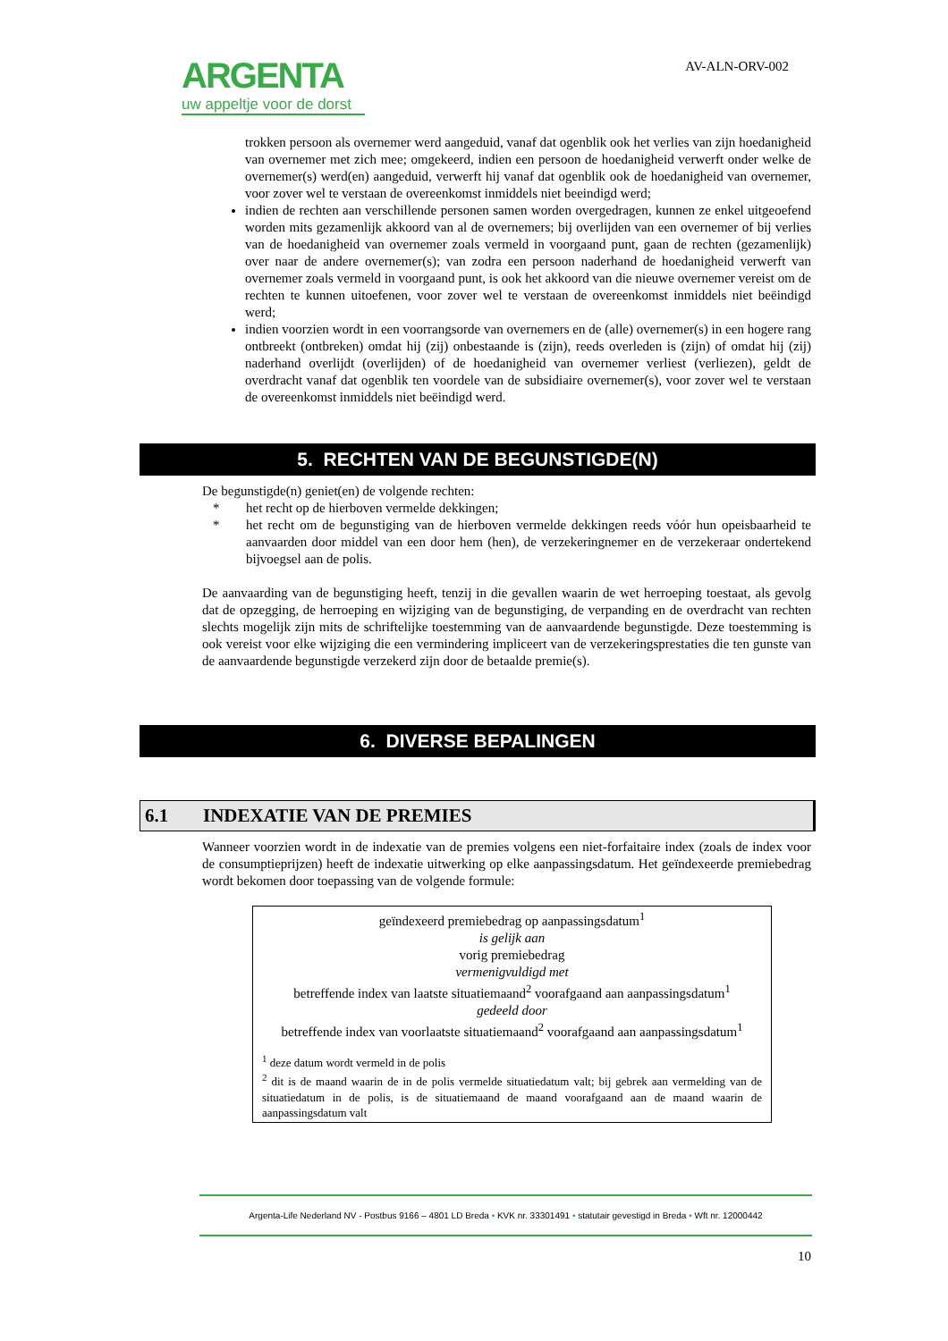ARGENTA
uw appeltje voor de dorst
AV-ALN-ORV-002
trokken persoon als overnemer werd aangeduid, vanaf dat ogenblik ook het verlies van zijn hoedanigheid van overnemer met zich mee; omgekeerd, indien een persoon de hoedanigheid verwerft onder welke de overnemer(s) werd(en) aangeduid, verwerft hij vanaf dat ogenblik ook de hoedanigheid van overnemer, voor zover wel te verstaan de overeenkomst inmiddels niet beeindigd werd;
indien de rechten aan verschillende personen samen worden overgedragen, kunnen ze enkel uitgeoefend worden mits gezamenlijk akkoord van al de overnemers; bij overlijden van een overnemer of bij verlies van de hoedanigheid van overnemer zoals vermeld in voorgaand punt, gaan de rechten (gezamenlijk) over naar de andere overnemer(s); van zodra een persoon naderhand de hoedanigheid verwerft van overnemer zoals vermeld in voorgaand punt, is ook het akkoord van die nieuwe overnemer vereist om de rechten te kunnen uitoefenen, voor zover wel te verstaan de overeenkomst inmiddels niet beëindigd werd;
indien voorzien wordt in een voorrangsorde van overnemers en de (alle) overnemer(s) in een hogere rang ontbreekt (ontbreken) omdat hij (zij) onbestaande is (zijn), reeds overleden is (zijn) of omdat hij (zij) naderhand overlijdt (overlijden) of de hoedanigheid van overnemer verliest (verliezen), geldt de overdracht vanaf dat ogenblik ten voordele van de subsidiaire overnemer(s), voor zover wel te verstaan de overeenkomst inmiddels niet beëindigd werd.
5. RECHTEN VAN DE BEGUNSTIGDE(N)
De begunstigde(n) geniet(en) de volgende rechten:
* het recht op de hierboven vermelde dekkingen;
* het recht om de begunstiging van de hierboven vermelde dekkingen reeds vóór hun opeisbaarheid te aanvaarden door middel van een door hem (hen), de verzekeringnemer en de verzekeraar ondertekend bijvoegsel aan de polis.
De aanvaarding van de begunstiging heeft, tenzij in die gevallen waarin de wet herroeping toestaat, als gevolg dat de opzegging, de herroeping en wijziging van de begunstiging, de verpanding en de overdracht van rechten slechts mogelijk zijn mits de schriftelijke toestemming van de aanvaardende begunstigde. Deze toestemming is ook vereist voor elke wijziging die een vermindering impliceert van de verzekeringsprestaties die ten gunste van de aanvaardende begunstigde verzekerd zijn door de betaalde premie(s).
6. DIVERSE BEPALINGEN
6.1 INDEXATIE VAN DE PREMIES
Wanneer voorzien wordt in de indexatie van de premies volgens een niet-forfaitaire index (zoals de index voor de consumptieprijzen) heeft de indexatie uitwerking op elke aanpassingsdatum. Het geïndexeerde premiebedrag wordt bekomen door toepassing van de volgende formule:
geïndexeerd premiebedrag op aanpassingsdatum<sup>1</sup>
is gelijk aan
vorig premiebedrag
vermenigvuldigd met
betreffende index van laatste situatiemaand<sup>2</sup> voorafgaand aan aanpassingsdatum<sup>1</sup>
gedeeld door
betreffende index van voorlaatste situatiemaand<sup>2</sup> voorafgaand aan aanpassingsdatum<sup>1</sup>
<sup>1</sup> deze datum wordt vermeld in de polis
<sup>2</sup> dit is de maand waarin de in de polis vermelde situatiedatum valt; bij gebrek aan vermelding van de situatiedatum in de polis, is de situatiemaand de maand voorafgaand aan de maand waarin de aanpassingsdatum valt
Argenta-Life Nederland NV - Postbus 9166 – 4801 LD Breda • KVK nr. 33301491 • statutair gevestigd in Breda • Wft nr. 12000442
10